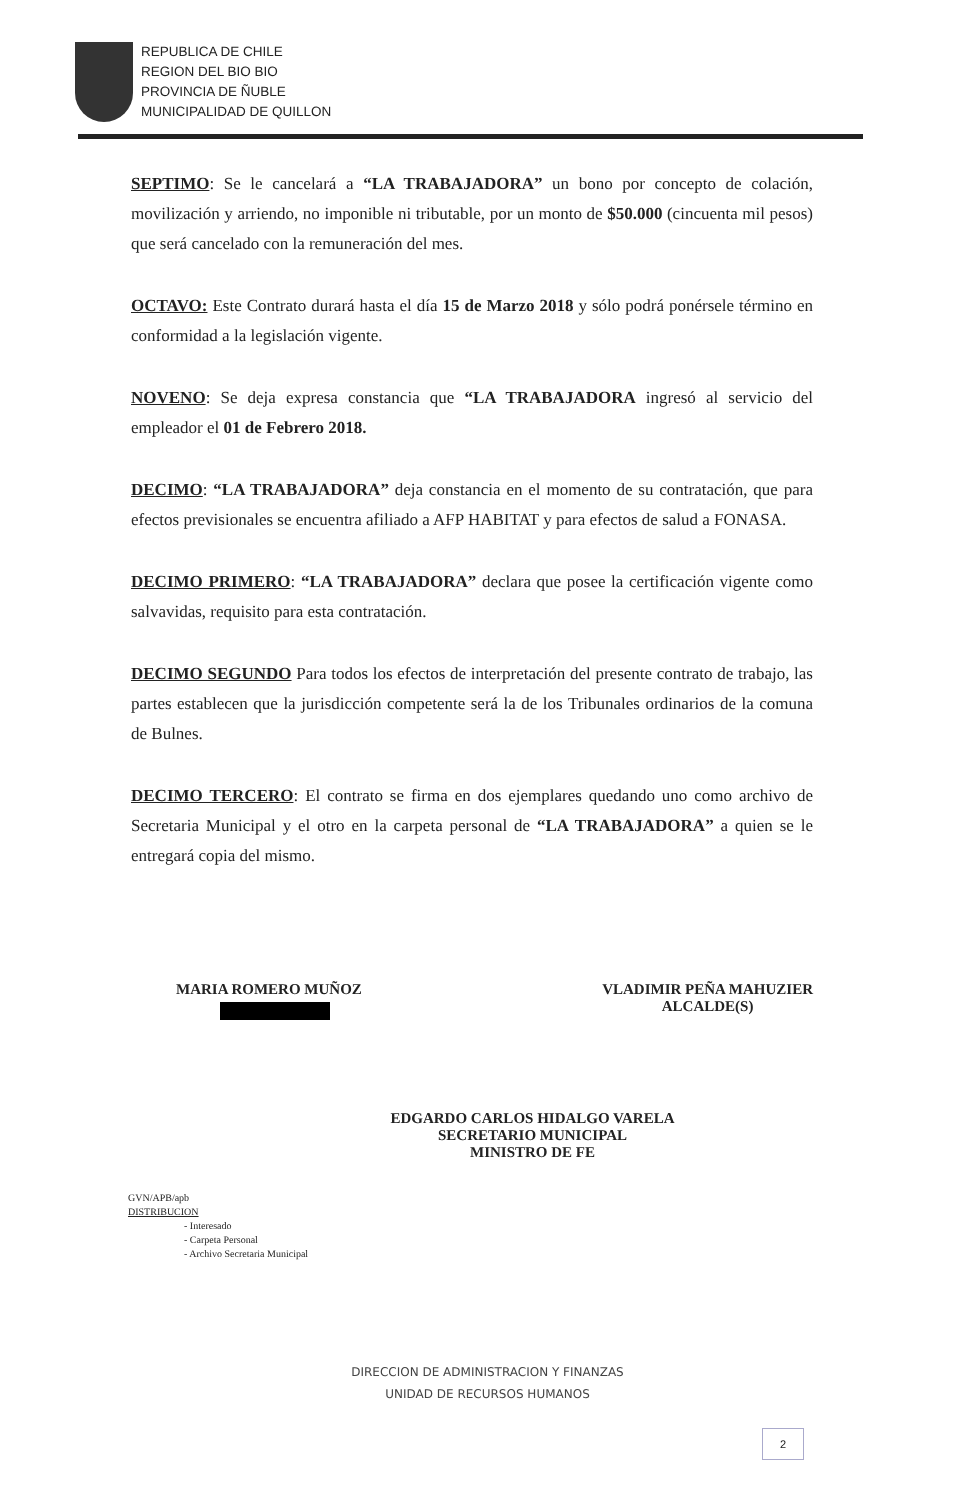REPUBLICA DE CHILE
REGION DEL BIO BIO
PROVINCIA DE ÑUBLE
MUNICIPALIDAD DE QUILLON
SEPTIMO: Se le cancelará a “LA TRABAJADORA” un bono por concepto de colación, movilización y arriendo, no imponible ni tributable, por un monto de $50.000 (cincuenta mil pesos) que será cancelado con la remuneración del mes.
OCTAVO: Este Contrato durará hasta el día 15 de Marzo 2018 y sólo podrá ponérsele término en conformidad a la legislación vigente.
NOVENO: Se deja expresa constancia que “LA TRABAJADORA ingresó al servicio del empleador el 01 de Febrero 2018.
DECIMO: “LA TRABAJADORA” deja constancia en el momento de su contratación, que para efectos previsionales se encuentra afiliado a AFP HABITAT y para efectos de salud a FONASA.
DECIMO PRIMERO: “LA TRABAJADORA” declara que posee la certificación vigente como salvavidas, requisito para esta contratación.
DECIMO SEGUNDO Para todos los efectos de interpretación del presente contrato de trabajo, las partes establecen que la jurisdicción competente será la de los Tribunales ordinarios de la comuna de Bulnes.
DECIMO TERCERO: El contrato se firma en dos ejemplares quedando uno como archivo de Secretaria Municipal y el otro en la carpeta personal de “LA TRABAJADORA” a quien se le entregará copia del mismo.
MARIA ROMERO MUÑOZ VLADIMIR PEÑA MAHUZIER
ALCALDE(S)
EDGARDO CARLOS HIDALGO VARELA
SECRETARIO MUNICIPAL
MINISTRO DE FE
GVN/APB/apb
DISTRIBUCION
- Interesado
- Carpeta Personal
- Archivo Secretaria Municipal
DIRECCION DE ADMINISTRACION Y FINANZAS
UNIDAD DE RECURSOS HUMANOS
2